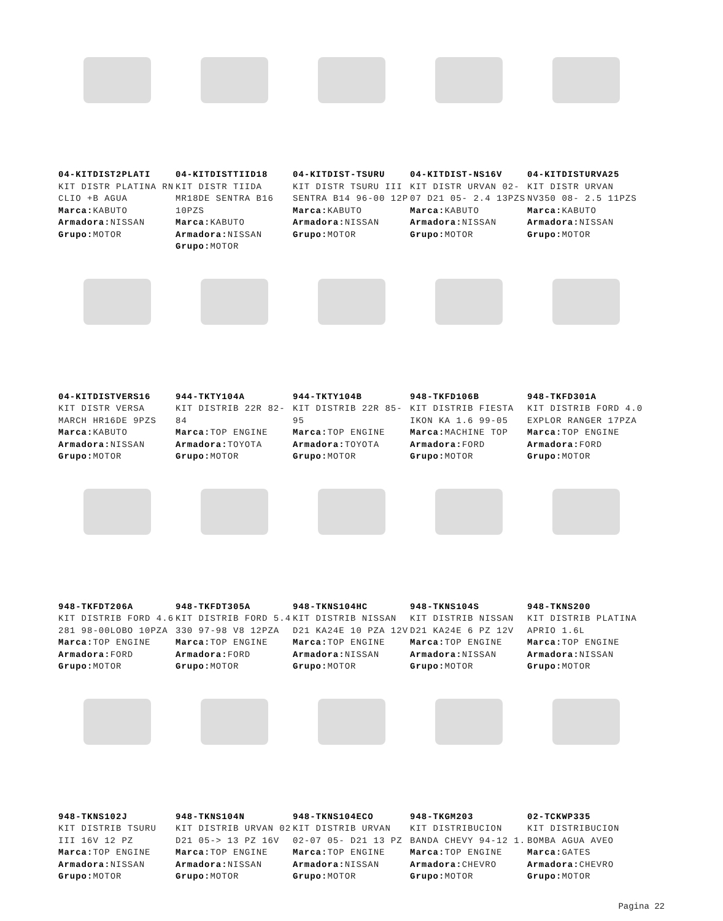04-KITDIST2PLATI
KIT DISTR PLATINA RN CLIO +B AGUA
Marca: KABUTO
Armadora: NISSAN
Grupo: MOTOR
04-KITDISTTIID18
KIT DISTR TIIDA MR18DE SENTRA B16 10PZS
Marca: KABUTO
Armadora: NISSAN
Grupo: MOTOR
04-KITDIST-TSURU
KIT DISTR TSURU III SENTRA B14 96-00 12P
Marca: KABUTO
Armadora: NISSAN
Grupo: MOTOR
04-KITDIST-NS16V
KIT DISTR URVAN 02-07 D21 05- 2.4 13PZS
Marca: KABUTO
Armadora: NISSAN
Grupo: MOTOR
04-KITDISTURVA25
KIT DISTR URVAN NV350 08- 2.5 11PZS
Marca: KABUTO
Armadora: NISSAN
Grupo: MOTOR
04-KITDISTVERS16
KIT DISTR VERSA MARCH HR16DE 9PZS
Marca: KABUTO
Armadora: NISSAN
Grupo: MOTOR
944-TKTY104A
KIT DISTRIB 22R 82-84
Marca: TOP ENGINE
Armadora: TOYOTA
Grupo: MOTOR
944-TKTY104B
KIT DISTRIB 22R 85-95
Marca: TOP ENGINE
Armadora: TOYOTA
Grupo: MOTOR
948-TKFD106B
KIT DISTRIB FIESTA IKON KA 1.6 99-05
Marca: MACHINE TOP
Armadora: FORD
Grupo: MOTOR
948-TKFD301A
KIT DISTRIB FORD 4.0 EXPLOR RANGER 17PZA
Marca: TOP ENGINE
Armadora: FORD
Grupo: MOTOR
948-TKFDT206A
KIT DISTRIB FORD 4.6 281 98-00LOBO 10PZA
Marca: TOP ENGINE
Armadora: FORD
Grupo: MOTOR
948-TKFDT305A
KIT DISTRIB FORD 5.4 330 97-98 V8 12PZA
Marca: TOP ENGINE
Armadora: FORD
Grupo: MOTOR
948-TKNS104HC
KIT DISTRIB NISSAN D21 KA24E 10 PZA 12V
Marca: TOP ENGINE
Armadora: NISSAN
Grupo: MOTOR
948-TKNS104S
KIT DISTRIB NISSAN D21 KA24E 6 PZ 12V
Marca: TOP ENGINE
Armadora: NISSAN
Grupo: MOTOR
948-TKNS200
KIT DISTRIB PLATINA APRIO 1.6L
Marca: TOP ENGINE
Armadora: NISSAN
Grupo: MOTOR
948-TKNS102J
KIT DISTRIB TSURU III 16V 12 PZ
Marca: TOP ENGINE
Armadora: NISSAN
Grupo: MOTOR
948-TKNS104N
KIT DISTRIB URVAN 02 D21 05-> 13 PZ 16V
Marca: TOP ENGINE
Armadora: NISSAN
Grupo: MOTOR
948-TKNS104ECO
KIT DISTRIB URVAN 02-07 05- D21 13 PZ
Marca: TOP ENGINE
Armadora: NISSAN
Grupo: MOTOR
948-TKGM203
KIT DISTRIBUCION BANDA CHEVY 94-12 1.
Marca: TOP ENGINE
Armadora: CHEVRO
Grupo: MOTOR
02-TCKWP335
KIT DISTRIBUCION BOMBA AGUA AVEO
Marca: GATES
Armadora: CHEVRO
Grupo: MOTOR
Pagina 22